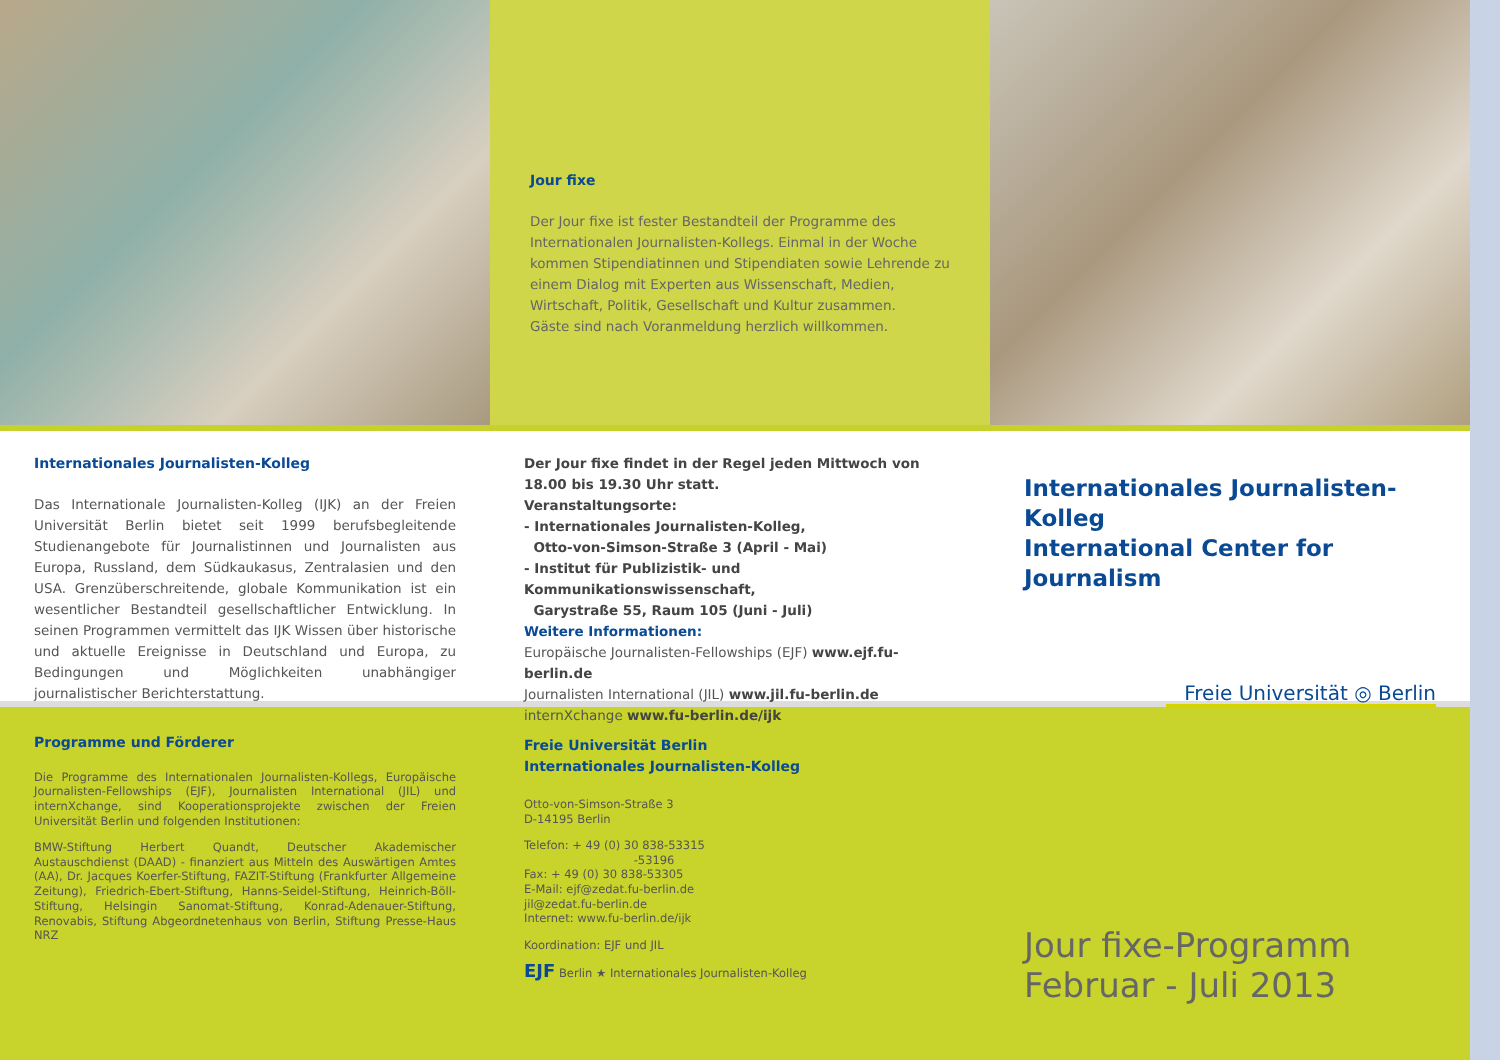Jour fixe
Der Jour fixe ist fester Bestandteil der Programme des Internationalen Journalisten-Kollegs. Einmal in der Woche kommen Stipendiatinnen und Stipendiaten sowie Lehrende zu einem Dialog mit Experten aus Wissenschaft, Medien, Wirtschaft, Politik, Gesellschaft und Kultur zusammen.
Gäste sind nach Voranmeldung herzlich willkommen.
Internationales Journalisten-Kolleg
Das Internationale Journalisten-Kolleg (IJK) an der Freien Universität Berlin bietet seit 1999 berufsbegleitende Studienangebote für Journalistinnen und Journalisten aus Europa, Russland, dem Südkaukasus, Zentralasien und den USA. Grenzüberschreitende, globale Kommunikation ist ein wesentlicher Bestandteil gesellschaftlicher Entwicklung. In seinen Programmen vermittelt das IJK Wissen über historische und aktuelle Ereignisse in Deutschland und Europa, zu Bedingungen und Möglichkeiten unabhängiger journalistischer Berichterstattung.
Der Jour fixe findet in der Regel jeden Mittwoch von 18.00 bis 19.30 Uhr statt.
Veranstaltungsorte:
- Internationales Journalisten-Kolleg,
Otto-von-Simson-Straße 3 (April - Mai)
- Institut für Publizistik- und Kommunikationswissenschaft,
Garystraße 55, Raum 105 (Juni - Juli)
Weitere Informationen:
Europäische Journalisten-Fellowships (EJF) www.ejf.fu-berlin.de
Journalisten International (JIL) www.jil.fu-berlin.de
internXchange www.fu-berlin.de/ijk
Internationales Journalisten-Kolleg
International Center for Journalism
Freie Universität ◎ Berlin
Programme und Förderer
Die Programme des Internationalen Journalisten-Kollegs, Europäische Journalisten-Fellowships (EJF), Journalisten International (JIL) und internXchange, sind Kooperationsprojekte zwischen der Freien Universität Berlin und folgenden Institutionen:
BMW-Stiftung Herbert Quandt, Deutscher Akademischer Austauschdienst (DAAD) - finanziert aus Mitteln des Auswärtigen Amtes (AA), Dr. Jacques Koerfer-Stiftung, FAZIT-Stiftung (Frankfurter Allgemeine Zeitung), Friedrich-Ebert-Stiftung, Hanns-Seidel-Stiftung, Heinrich-Böll-Stiftung, Helsingin Sanomat-Stiftung, Konrad-Adenauer-Stiftung, Renovabis, Stiftung Abgeordnetenhaus von Berlin, Stiftung Presse-Haus NRZ
Freie Universität Berlin
Internationales Journalisten-Kolleg
Otto-von-Simson-Straße 3
D-14195 Berlin
Telefon: + 49 (0) 30 838-53315
-53196
Fax: + 49 (0) 30 838-53305
E-Mail: ejf@zedat.fu-berlin.de
jil@zedat.fu-berlin.de
Internet: www.fu-berlin.de/ijk
Koordination: EJF und JIL
EJF Berlin ★ Internationales Journalisten-Kolleg
Jour fixe-Programm
Februar - Juli 2013